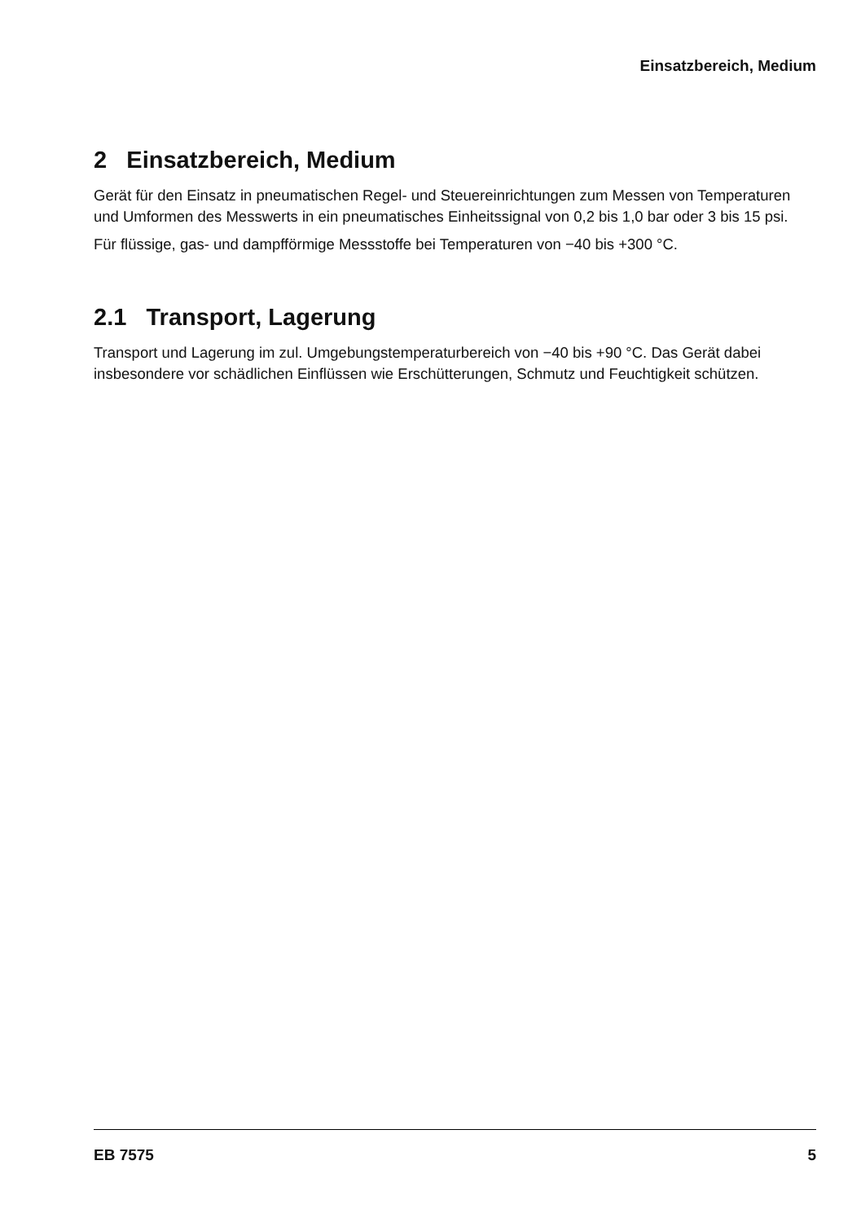Einsatzbereich, Medium
2 Einsatzbereich, Medium
Gerät für den Einsatz in pneumatischen Regel- und Steuereinrichtungen zum Messen von Temperaturen und Umformen des Messwerts in ein pneumatisches Einheitssignal von 0,2 bis 1,0 bar oder 3 bis 15 psi.
Für flüssige, gas- und dampfförmige Messstoffe bei Temperaturen von −40 bis +300 °C.
2.1 Transport, Lagerung
Transport und Lagerung im zul. Umgebungstemperaturbereich von −40 bis +90 °C. Das Gerät dabei insbesondere vor schädlichen Einflüssen wie Erschütterungen, Schmutz und Feuchtigkeit schützen.
EB 7575 5